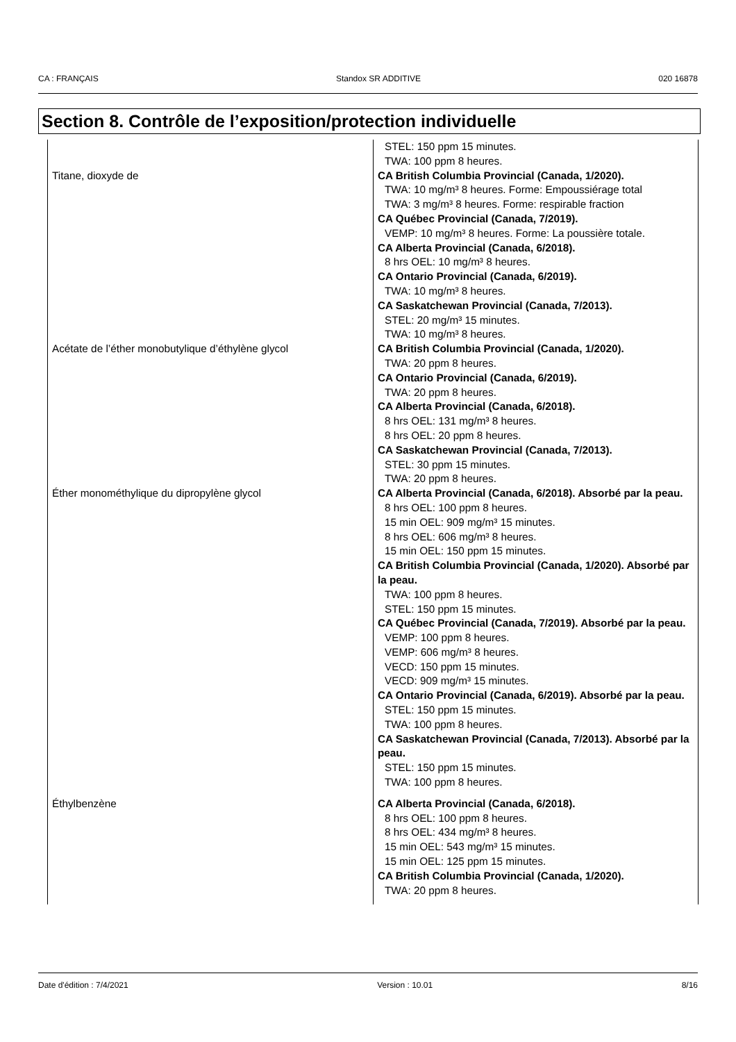CA : FRANÇAIS Standox SR ADDITIVE 020 16878
Section 8. Contrôle de l’exposition/protection individuelle
| | STEL: 150 ppm 15 minutes. TWA: 100 ppm 8 heures. |
| Titane, dioxyde de | CA British Columbia Provincial (Canada, 1/2020). TWA: 10 mg/m³ 8 heures. Forme: Empoussiérage total TWA: 3 mg/m³ 8 heures. Forme: respirable fraction CA Québec Provincial (Canada, 7/2019). VEMP: 10 mg/m³ 8 heures. Forme: La poussière totale. CA Alberta Provincial (Canada, 6/2018). 8 hrs OEL: 10 mg/m³ 8 heures. CA Ontario Provincial (Canada, 6/2019). TWA: 10 mg/m³ 8 heures. CA Saskatchewan Provincial (Canada, 7/2013). STEL: 20 mg/m³ 15 minutes. TWA: 10 mg/m³ 8 heures. |
| Acétate de l’éther monobutylique d’éthylène glycol | CA British Columbia Provincial (Canada, 1/2020). TWA: 20 ppm 8 heures. CA Ontario Provincial (Canada, 6/2019). TWA: 20 ppm 8 heures. CA Alberta Provincial (Canada, 6/2018). 8 hrs OEL: 131 mg/m³ 8 heures. 8 hrs OEL: 20 ppm 8 heures. CA Saskatchewan Provincial (Canada, 7/2013). STEL: 30 ppm 15 minutes. TWA: 20 ppm 8 heures. |
| Éther monométhylique du dipropylène glycol | CA Alberta Provincial (Canada, 6/2018). Absorbé par la peau. 8 hrs OEL: 100 ppm 8 heures. 15 min OEL: 909 mg/m³ 15 minutes. 8 hrs OEL: 606 mg/m³ 8 heures. 15 min OEL: 150 ppm 15 minutes. CA British Columbia Provincial (Canada, 1/2020). Absorbé par la peau. TWA: 100 ppm 8 heures. STEL: 150 ppm 15 minutes. CA Québec Provincial (Canada, 7/2019). Absorbé par la peau. VEMP: 100 ppm 8 heures. VEMP: 606 mg/m³ 8 heures. VECD: 150 ppm 15 minutes. VECD: 909 mg/m³ 15 minutes. CA Ontario Provincial (Canada, 6/2019). Absorbé par la peau. STEL: 150 ppm 15 minutes. TWA: 100 ppm 8 heures. CA Saskatchewan Provincial (Canada, 7/2013). Absorbé par la peau. STEL: 150 ppm 15 minutes. TWA: 100 ppm 8 heures. |
| Éthylbenzène | CA Alberta Provincial (Canada, 6/2018). 8 hrs OEL: 100 ppm 8 heures. 8 hrs OEL: 434 mg/m³ 8 heures. 15 min OEL: 543 mg/m³ 15 minutes. 15 min OEL: 125 ppm 15 minutes. CA British Columbia Provincial (Canada, 1/2020). TWA: 20 ppm 8 heures. |
Date d'édition : 7/4/2021 Version : 10.01 8/16